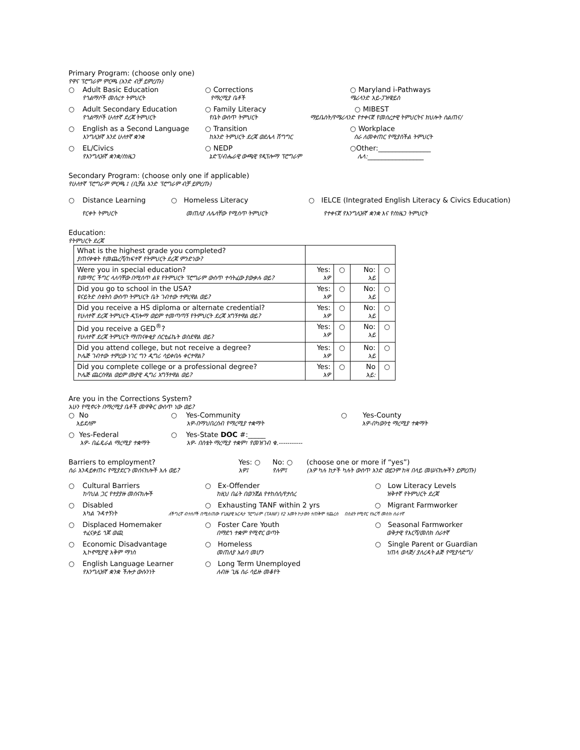Primary Program: (choose only one)
የዋና ፕሮግራም ምርጫ (አንድ ብቻ ይምረጡ)
○ Adult Basic Education
የጎልማሶች መሰረተ ትምህርት
○ Corrections
የማረሚያ ቤቶች
○ Maryland i-Pathways
ሜሪላንድ አይ-ፓዝዌይስ
○ Adult Secondary Education
የጎልማሶች ሁለተኛ ደረጃ ትምህርት
○ Family Literacy
የቤት ውስጥ ትምህርት
○ MIBEST
ማይቤስት/የሜሪላንድ የተቀናጀ የመሰረታዊ ትምህርትና ክህሎት ስልጠና/
○ English as a Second Language
እንግሊዝኛ እንደ ሁለተኛ ቋንቋ
○ Transition
ከአንድ ትምህርት ደረጃ ወደሌላ ሽግግር
○ Workplace
ስራ ለመቀጠር የሚያስችል ትምህርት
○ EL/Civics
የእንግሊዝኛ ቋንቋ/ስነዜጋ
○ NEDP
ኔድፕ/ብሔራዊ ውጫዊ የዲፕሎማ ፕሮግራም
○Other:_______________
ሌላ:________________
Secondary Program: (choose only one if applicable)
የሁለተኛ ፕሮግራም ምርጫ ፤ (ቢቻል አንድ ፕሮግራም ብቻ ይምረጡ)
○ Distance Learning ○ Homeless Literacy ○ IELCE (Integrated English Literacy & Civics Education)
የርቀት ትምህርት መጠለያ ለሌላቸው የሚሰጥ ትምህርት የተቀናጀ የእንግሊዝኛ ቋንቋ እና የስነዜጋ ትምህርት
Education:
የትምህርት ደረጃ
| What is the highest grade you completed? ያጠናቀቁት የመጨረሻ/ከፍተኛ የትምህርት ደረጃ ምንድነው? | | | | |
| Were you in special education? የመማር ችግር ላለባቸው በሚሰጥ ልዩ የትምህርት ፕሮግራም ውስጥ ተሳትፈው ያውቃሉ ወይ? | Yes: አዎ | ○ | No: አይ | ○ |
| Did you go to school in the USA? ዩናይትድ ስቴትስ ውስጥ ትምህርት ቤት ገብተው ተምረዋል ወይ? | Yes: አዎ | ○ | No: አይ | ○ |
| Did you receive a HS diploma or alternate credential? የሁለተኛ ደረጃ ትምህርት ዲፕሎማ ወይም ተመጣጣኝ የትምህርት ደረጃ አግኝተዋል ወይ? | Yes: አዎ | ○ | No: አይ | ○ |
| Did you receive a GED<sup>®</sup>? የሁለተኛ ደረጃ ትምህርት ማጠናቀቂያ ሰርቲፊኬት ወስደዋል ወይ? | Yes: አዎ | ○ | No: አይ | ○ |
| Did you attend college, but not receive a degree? ኮሌጅ ገብተው ተምረው ነገር ግን ዲግሪ ሳይቀበሉ ቀርተዋል? | Yes: አዎ | ○ | No: አይ | ○ |
| Did you complete college or a professional degree? ኮሌጅ ጨርሰዋል ወይም ሙያዊ ዲግሪ አግኝተዋል ወይ? | Yes: አዎ | ○ | No አይ: | ○ |
Are you in the Corrections System?
አሁን የሚኖሩት በማረሚያ ቤቶች መዋቅር ውስጥ ነው ወይ?
○ No
አይደለም
○ Yes-Community
አዎ-በማህበረሰብ የማረሚያ ተቋማት
○ Yes-County
አዎ-በካውንቲ ማረሚያ ተቋማት
○ Yes-Federal
አዎ- በፌዴራል ማረሚያ ተቋማት
○ Yes-State DOC #:_____
አዎ- በስቴት ማረሚያ ተቋም፣ የመዝገብ ቁ.-----------
Barriers to employment?
ስራ እንዳይቀጠሩ የሚያደርጉ መሰናክሎች አሉ ወይ?
Yes: ○
አዎ፤
No: ○
የሉም፤
(choose one or more if “yes”)
(አዎ ካሉ ከታች ካሉት ውስጥ አንድ ወይንም ከዛ በላይ መሠናክሎችን ይምረጡ)
○ Cultural Barriers
ከባህል ጋር የተያያዙ መሰናክሎች
○ Ex-Offender
ከዚህ በፊት በወንጀል የተከሰሰ/የታሰረ
○ Low Literacy Levels
ዝቅተኛ የትምህርት ደረጃ
○ Disabled
አካል ጉዳተኝነት
○ Exhausting TANF within 2 yrs ○ Migrant Farmworker
ለችግረኛ ብተሰቦች በሚሰጠው የጊዜያዊ እርዳታ ፕሮግራም (TANF) የ2 አመት ኮታውን ተጠቅሞ የጨረሰ በስደት የሚኖር የእርሻ መስክ ሰራተኛ
○ Displaced Homemaker
ተፈናቃይ ጎጆ ወጪ
○ Foster Care Youth
በማደጎ ተቋም የሚኖር ወጣት
○ Seasonal Farmworker
ወቅታዊ የእርሻ/መስክ ሰራተኛ
○ Economic Disadvantage
ኢኮኖሚያዊ አቅም ማነስ
○ Homeless
መጠለያ አልባ መሆን
○ Single Parent or Guardian
ነጠላ ወላጅ/ ያለረዳት ልጅ የሚያሳድግ/
○ English Language Learner
የእንግሊዝኛ ቋንቋ ችሎታ ውሱንነት
○ Long Term Unemployed
ለብዙ ጊዜ ስራ ሳይዙ መቆየት